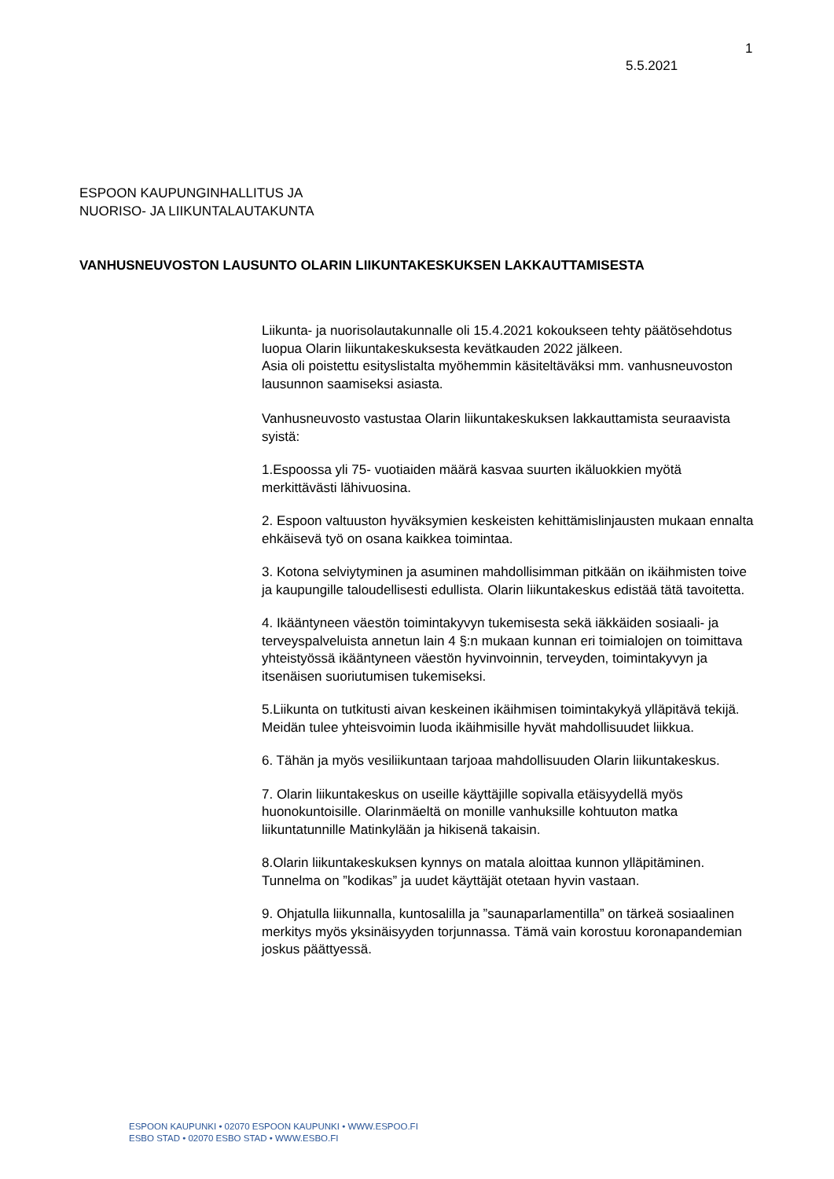1
5.5.2021
ESPOON KAUPUNGINHALLITUS JA
NUORISO- JA LIIKUNTALAUTAKUNTA
VANHUSNEUVOSTON LAUSUNTO OLARIN LIIKUNTAKESKUKSEN LAKKAUTTAMISESTA
Liikunta- ja nuorisolautakunnalle oli 15.4.2021 kokoukseen tehty päätösehdotus luopua Olarin liikuntakeskuksesta kevätkauden 2022 jälkeen.
Asia oli poistettu esityslistalta myöhemmin käsiteltäväksi mm. vanhusneuvoston lausunnon saamiseksi asiasta.
Vanhusneuvosto vastustaa Olarin liikuntakeskuksen lakkauttamista seuraavista syistä:
1.Espoossa yli 75- vuotiaiden määrä kasvaa suurten ikäluokkien myötä merkittävästi lähivuosina.
2. Espoon valtuuston hyväksymien keskeisten kehittämislinjausten mukaan ennalta ehkäisevä työ on osana kaikkea toimintaa.
3. Kotona selviytyminen ja asuminen mahdollisimman pitkään on ikäihmisten toive ja kaupungille taloudellisesti edullista. Olarin liikuntakeskus edistää tätä tavoitetta.
4. Ikääntyneen väestön toimintakyvyn tukemisesta sekä iäkkäiden sosiaali- ja terveyspalveluista annetun lain 4 §:n mukaan kunnan eri toimialojen on toimittava yhteistyössä ikääntyneen väestön hyvinvoinnin, terveyden, toimintakyvyn ja itsenäisen suoriutumisen tukemiseksi.
5.Liikunta on tutkitusti aivan keskeinen ikäihmisen toimintakykyä ylläpitävä tekijä. Meidän tulee yhteisvoimin luoda ikäihmisille hyvät mahdollisuudet liikkua.
6. Tähän ja myös vesiliikuntaan tarjoaa mahdollisuuden Olarin liikuntakeskus.
7. Olarin liikuntakeskus on useille käyttäjille sopivalla etäisyydellä myös huonokuntoisille. Olarinmäeltä on monille vanhuksille kohtuuton matka liikuntatunnille Matinkylään ja hikisenä takaisin.
8.Olarin liikuntakeskuksen kynnys on matala aloittaa kunnon ylläpitäminen. Tunnelma on ”kodikas” ja uudet käyttäjät otetaan hyvin vastaan.
9. Ohjatulla liikunnalla, kuntosalilla ja ”saunaparlamentilla” on tärkeä sosiaalinen merkitys myös yksinäisyyden torjunnassa. Tämä vain korostuu koronapandemian joskus päättyessä.
ESPOON KAUPUNKI • 02070 ESPOON KAUPUNKI • WWW.ESPOO.FI
ESBO STAD • 02070 ESBO STAD • WWW.ESBO.FI